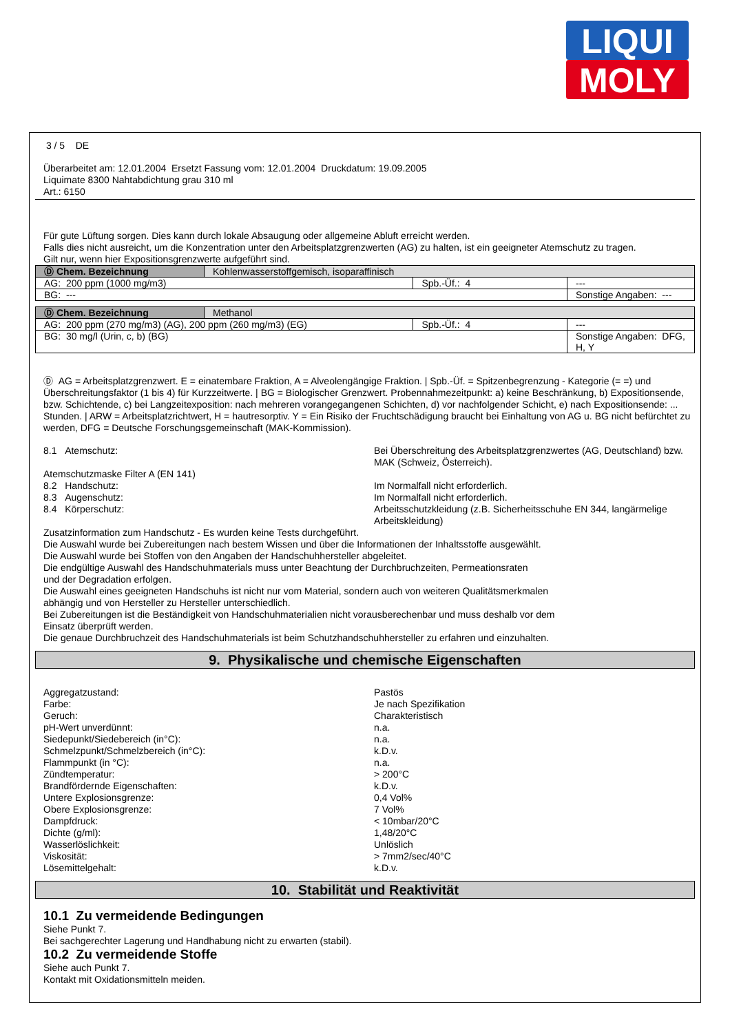LIQUI
MOLY
3 / 5 DE
Überarbeitet am: 12.01.2004 Ersetzt Fassung vom: 12.01.2004 Druckdatum: 19.09.2005
Liquimate 8300 Nahtabdichtung grau 310 ml
Art.: 6150
Für gute Lüftung sorgen. Dies kann durch lokale Absaugung oder allgemeine Abluft erreicht werden.
Falls dies nicht ausreicht, um die Konzentration unter den Arbeitsplatzgrenzwerten (AG) zu halten, ist ein geeigneter Atemschutz zu tragen.
Gilt nur, wenn hier Expositionsgrenzwerte aufgeführt sind.
| Ⓓ Chem. Bezeichnung | Kohlenwasserstoffgemisch, isoparaffinisch | | |
| AG: 200 ppm (1000 mg/m3) | | Spb.-Üf.: 4 | --- |
| BG: --- | | | Sonstige Angaben: --- |
| Ⓓ Chem. Bezeichnung | Methanol | | |
| AG: 200 ppm (270 mg/m3) (AG), 200 ppm (260 mg/m3) (EG) | | Spb.-Üf.: 4 | --- |
| BG: 30 mg/l (Urin, c, b) (BG) | | | Sonstige Angaben: DFG, H, Y |
Ⓓ AG = Arbeitsplatzgrenzwert. E = einatembare Fraktion, A = Alveolengängige Fraktion. | Spb.-Üf. = Spitzenbegrenzung - Kategorie (= =) und Überschreitungsfaktor (1 bis 4) für Kurzzeitwerte. | BG = Biologischer Grenzwert. Probennahmezeitpunkt: a) keine Beschränkung, b) Expositionsende, bzw. Schichtende, c) bei Langzeitexposition: nach mehreren vorangegangenen Schichten, d) vor nachfolgender Schicht, e) nach Expositionsende: ... Stunden. | ARW = Arbeitsplatzrichtwert, H = hautresorptiv. Y = Ein Risiko der Fruchtschädigung braucht bei Einhaltung von AG u. BG nicht befürchtet zu werden, DFG = Deutsche Forschungsgemeinschaft (MAK-Kommission).
8.1 Atemschutz: Bei Überschreitung des Arbeitsplatzgrenzwertes (AG, Deutschland) bzw. MAK (Schweiz, Österreich).
Atemschutzmaske Filter A (EN 141)
8.2 Handschutz: Im Normalfall nicht erforderlich.
8.3 Augenschutz: Im Normalfall nicht erforderlich.
8.4 Körperschutz: Arbeitsschutzkleidung (z.B. Sicherheitsschuhe EN 344, langärmelige Arbeitskleidung)
Zusatzinformation zum Handschutz - Es wurden keine Tests durchgeführt.
Die Auswahl wurde bei Zubereitungen nach bestem Wissen und über die Informationen der Inhaltsstoffe ausgewählt.
Die Auswahl wurde bei Stoffen von den Angaben der Handschuhhersteller abgeleitet.
Die endgültige Auswahl des Handschuhmaterials muss unter Beachtung der Durchbruchzeiten, Permeationsraten
und der Degradation erfolgen.
Die Auswahl eines geeigneten Handschuhs ist nicht nur vom Material, sondern auch von weiteren Qualitätsmerkmalen
abhängig und von Hersteller zu Hersteller unterschiedlich.
Bei Zubereitungen ist die Beständigkeit von Handschuhmaterialien nicht vorausberechenbar und muss deshalb vor dem
Einsatz überprüft werden.
Die genaue Durchbruchzeit des Handschuhmaterials ist beim Schutzhandschuhhersteller zu erfahren und einzuhalten.
9. Physikalische und chemische Eigenschaften
Aggregatzustand: Pastös
Farbe: Je nach Spezifikation
Geruch: Charakteristisch
pH-Wert unverdünnt: n.a.
Siedepunkt/Siedebereich (in°C): n.a.
Schmelzpunkt/Schmelzbereich (in°C): k.D.v.
Flammpunkt (in °C): n.a.
Zündtemperatur: > 200°C
Brandfördernde Eigenschaften: k.D.v.
Untere Explosionsgrenze: 0,4 Vol%
Obere Explosionsgrenze: 7 Vol%
Dampfdruck: < 10mbar/20°C
Dichte (g/ml): 1,48/20°C
Wasserlöslichkeit: Unlöslich
Viskosität: > 7mm2/sec/40°C
Lösemittelgehalt: k.D.v.
10. Stabilität und Reaktivität
10.1 Zu vermeidende Bedingungen
Siehe Punkt 7.
Bei sachgerechter Lagerung und Handhabung nicht zu erwarten (stabil).
10.2 Zu vermeidende Stoffe
Siehe auch Punkt 7.
Kontakt mit Oxidationsmitteln meiden.